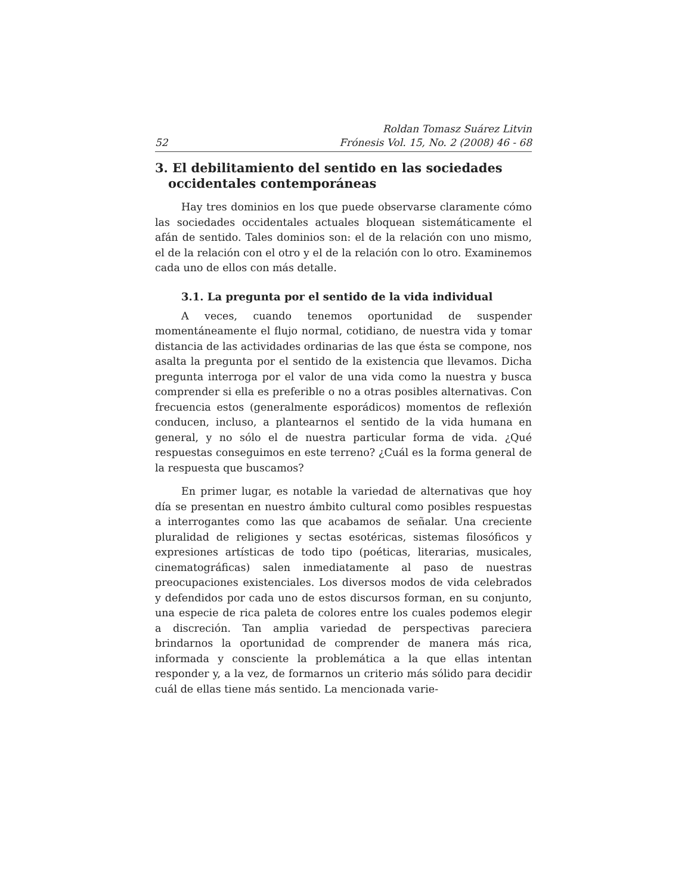52 Roldan Tomasz Suárez Litvin
Frónesis Vol. 15, No. 2 (2008) 46 - 68
3. El debilitamiento del sentido en las sociedades occidentales contemporáneas
Hay tres dominios en los que puede observarse claramente cómo las sociedades occidentales actuales bloquean sistemáticamente el afán de sentido. Tales dominios son: el de la relación con uno mismo, el de la relación con el otro y el de la relación con lo otro. Examinemos cada uno de ellos con más detalle.
3.1. La pregunta por el sentido de la vida individual
A veces, cuando tenemos oportunidad de suspender momentáneamente el flujo normal, cotidiano, de nuestra vida y tomar distancia de las actividades ordinarias de las que ésta se compone, nos asalta la pregunta por el sentido de la existencia que llevamos. Dicha pregunta interroga por el valor de una vida como la nuestra y busca comprender si ella es preferible o no a otras posibles alternativas. Con frecuencia estos (generalmente esporádicos) momentos de reflexión conducen, incluso, a plantearnos el sentido de la vida humana en general, y no sólo el de nuestra particular forma de vida. ¿Qué respuestas conseguimos en este terreno? ¿Cuál es la forma general de la respuesta que buscamos?
En primer lugar, es notable la variedad de alternativas que hoy día se presentan en nuestro ámbito cultural como posibles respuestas a interrogantes como las que acabamos de señalar. Una creciente pluralidad de religiones y sectas esotéricas, sistemas filosóficos y expresiones artísticas de todo tipo (poéticas, literarias, musicales, cinematográficas) salen inmediatamente al paso de nuestras preocupaciones existenciales. Los diversos modos de vida celebrados y defendidos por cada uno de estos discursos forman, en su conjunto, una especie de rica paleta de colores entre los cuales podemos elegir a discreción. Tan amplia variedad de perspectivas pareciera brindarnos la oportunidad de comprender de manera más rica, informada y consciente la problemática a la que ellas intentan responder y, a la vez, de formarnos un criterio más sólido para decidir cuál de ellas tiene más sentido. La mencionada varie-